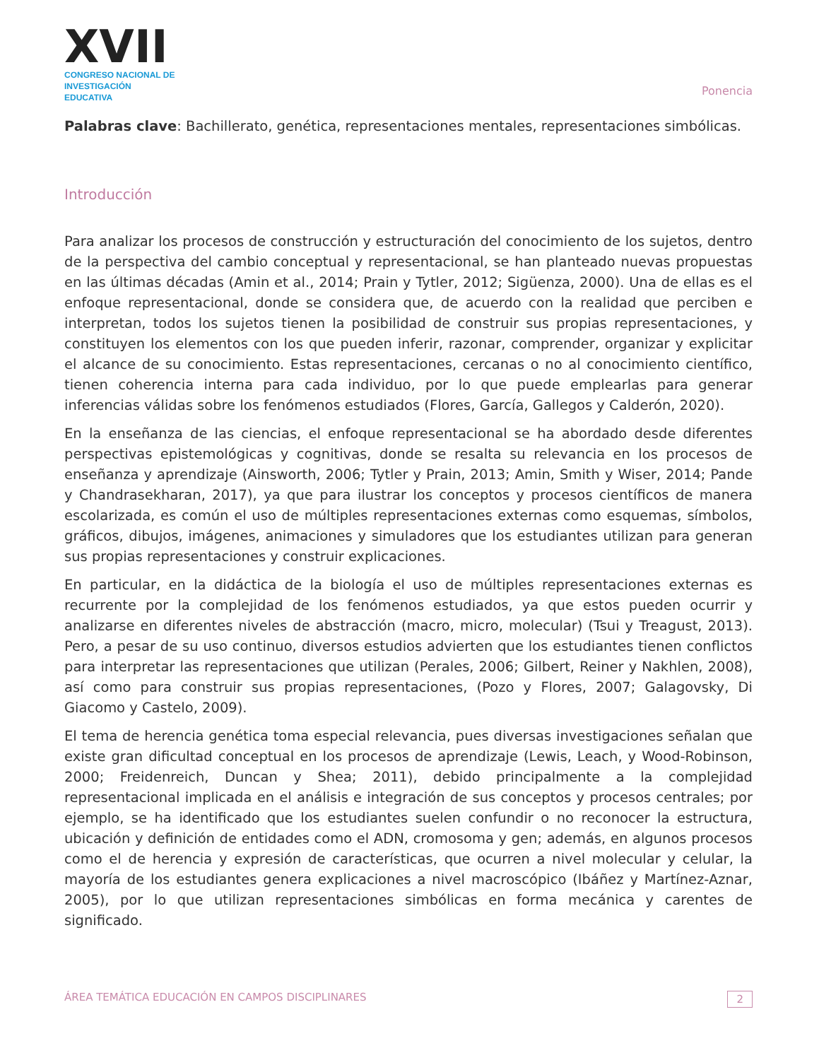XVII
CONGRESO NACIONAL DE
INVESTIGACIÓN EDUCATIVA
Ponencia
Palabras clave: Bachillerato, genética, representaciones mentales, representaciones simbólicas.
Introducción
Para analizar los procesos de construcción y estructuración del conocimiento de los sujetos, dentro de la perspectiva del cambio conceptual y representacional, se han planteado nuevas propuestas en las últimas décadas (Amin et al., 2014; Prain y Tytler, 2012; Sigüenza, 2000). Una de ellas es el enfoque representacional, donde se considera que, de acuerdo con la realidad que perciben e interpretan, todos los sujetos tienen la posibilidad de construir sus propias representaciones, y constituyen los elementos con los que pueden inferir, razonar, comprender, organizar y explicitar el alcance de su conocimiento. Estas representaciones, cercanas o no al conocimiento científico, tienen coherencia interna para cada individuo, por lo que puede emplearlas para generar inferencias válidas sobre los fenómenos estudiados (Flores, García, Gallegos y Calderón, 2020).
En la enseñanza de las ciencias, el enfoque representacional se ha abordado desde diferentes perspectivas epistemológicas y cognitivas, donde se resalta su relevancia en los procesos de enseñanza y aprendizaje (Ainsworth, 2006; Tytler y Prain, 2013; Amin, Smith y Wiser, 2014; Pande y Chandrasekharan, 2017), ya que para ilustrar los conceptos y procesos científicos de manera escolarizada, es común el uso de múltiples representaciones externas como esquemas, símbolos, gráficos, dibujos, imágenes, animaciones y simuladores que los estudiantes utilizan para generan sus propias representaciones y construir explicaciones.
En particular, en la didáctica de la biología el uso de múltiples representaciones externas es recurrente por la complejidad de los fenómenos estudiados, ya que estos pueden ocurrir y analizarse en diferentes niveles de abstracción (macro, micro, molecular) (Tsui y Treagust, 2013). Pero, a pesar de su uso continuo, diversos estudios advierten que los estudiantes tienen conflictos para interpretar las representaciones que utilizan (Perales, 2006; Gilbert, Reiner y Nakhlen, 2008), así como para construir sus propias representaciones, (Pozo y Flores, 2007; Galagovsky, Di Giacomo y Castelo, 2009).
El tema de herencia genética toma especial relevancia, pues diversas investigaciones señalan que existe gran dificultad conceptual en los procesos de aprendizaje (Lewis, Leach, y Wood-Robinson, 2000; Freidenreich, Duncan y Shea; 2011), debido principalmente a la complejidad representacional implicada en el análisis e integración de sus conceptos y procesos centrales; por ejemplo, se ha identificado que los estudiantes suelen confundir o no reconocer la estructura, ubicación y definición de entidades como el ADN, cromosoma y gen; además, en algunos procesos como el de herencia y expresión de características, que ocurren a nivel molecular y celular, la mayoría de los estudiantes genera explicaciones a nivel macroscópico (Ibáñez y Martínez-Aznar, 2005), por lo que utilizan representaciones simbólicas en forma mecánica y carentes de significado.
ÁREA TEMÁTICA EDUCACIÓN EN CAMPOS DISCIPLINARES 2